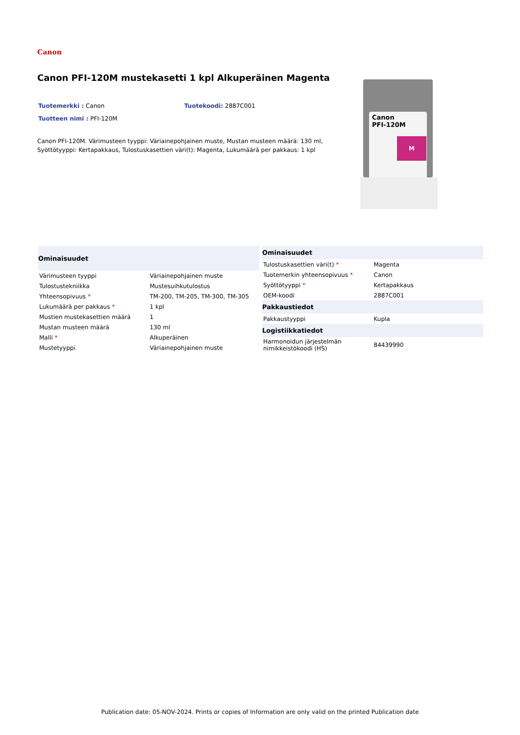Canon
Canon PFI-120M mustekasetti 1 kpl Alkuperäinen Magenta
Tuotemerkki : Canon Tuotekoodi: 2887C001
Tuotteen nimi : PFI-120M
Canon PFI-120M. Värimusteen tyyppi: Väriainepohjainen muste, Mustan musteen määrä: 130 ml, Syöttötyyppi: Kertapakkaus, Tulostuskasettien väri(t): Magenta, Lukumäärä per pakkaus: 1 kpl
Canon
PFI-120M
M
| Ominaisuudet | |
| --- | --- |
| Värimusteen tyyppi | Väriainepohjainen muste |
| Tulostustekniikka | Mustesuihkutulostus |
| Yhteensopivuus * | TM-200, TM-205, TM-300, TM-305 |
| Lukumäärä per pakkaus * | 1 kpl |
| Mustien mustekasettien määrä | 1 |
| Mustan musteen määrä | 130 ml |
| Malli * | Alkuperäinen |
| Mustetyyppi | Väriainepohjainen muste |
| Ominaisuudet | |
| --- | --- |
| Tulostuskasettien väri(t) * | Magenta |
| Tuotemerkin yhteensopivuus * | Canon |
| Syöttötyyppi * | Kertapakkaus |
| OEM-koodi | 2887C001 |
| Pakkaustiedot | |
| Pakkaustyyppi | Kupla |
| Logistiikkatiedot | |
| Harmonoidun järjestelmän nimikkeistökoodi (HS) | 84439990 |
Publication date: 05-NOV-2024. Prints or copies of Information are only valid on the printed Publication date